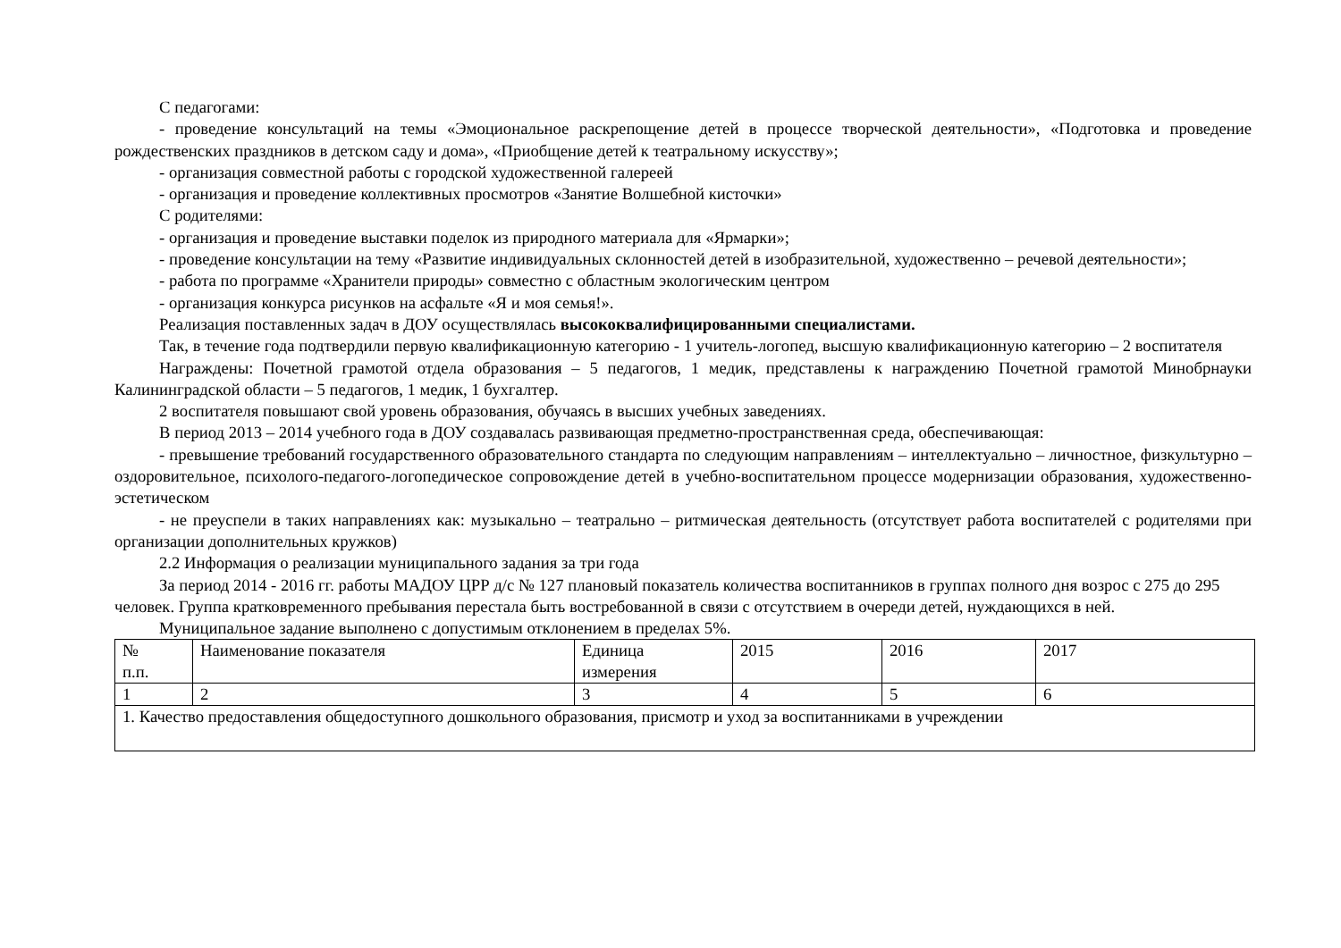С педагогами:
- проведение консультаций на темы «Эмоциональное раскрепощение детей в процессе творческой деятельности», «Подготовка и проведение рождественских праздников в детском саду и дома», «Приобщение детей к театральному искусству»;
- организация совместной работы с городской художественной галереей
- организация и проведение коллективных просмотров «Занятие Волшебной кисточки»
С родителями:
- организация и проведение выставки поделок из природного материала для «Ярмарки»;
- проведение консультации на тему «Развитие индивидуальных склонностей детей в изобразительной, художественно – речевой деятельности»;
- работа по программе «Хранители природы» совместно с областным экологическим центром
- организация конкурса рисунков на асфальте «Я и моя семья!».
Реализация поставленных задач в ДОУ осуществлялась высококвалифицированными специалистами.
Так, в течение года подтвердили первую квалификационную категорию - 1 учитель-логопед, высшую квалификационную категорию – 2 воспитателя
Награждены: Почетной грамотой отдела образования – 5 педагогов, 1 медик, представлены к награждению Почетной грамотой Минобрнауки Калининградской области – 5 педагогов, 1 медик, 1 бухгалтер.
2 воспитателя повышают свой уровень образования, обучаясь в высших учебных заведениях.
В период 2013 – 2014 учебного года в ДОУ создавалась развивающая предметно-пространственная среда, обеспечивающая:
- превышение требований государственного образовательного стандарта по следующим направлениям – интеллектуально – личностное, физкультурно – оздоровительное, психолого-педагого-логопедическое сопровождение детей в учебно-воспитательном процессе модернизации образования, художественно-эстетическом
- не преуспели в таких направлениях как: музыкально – театрально – ритмическая деятельность (отсутствует работа воспитателей с родителями при организации дополнительных кружков)
2.2 Информация о реализации муниципального задания за три года
За период 2014 - 2016 гг. работы МАДОУ ЦРР д/с № 127 плановый показатель количества воспитанников в группах полного дня возрос с 275 до 295 человек. Группа кратковременного пребывания перестала быть востребованной в связи с отсутствием в очереди детей, нуждающихся в ней.
Муниципальное задание выполнено с допустимым отклонением в пределах 5%.
| № п.п. | Наименование показателя | Единица измерения | 2015 | 2016 | 2017 |
| 1 | 2 | 3 | 4 | 5 | 6 |
| 1. Качество предоставления общедоступного дошкольного образования, присмотр и уход за воспитанниками в учреждении | | | | | |